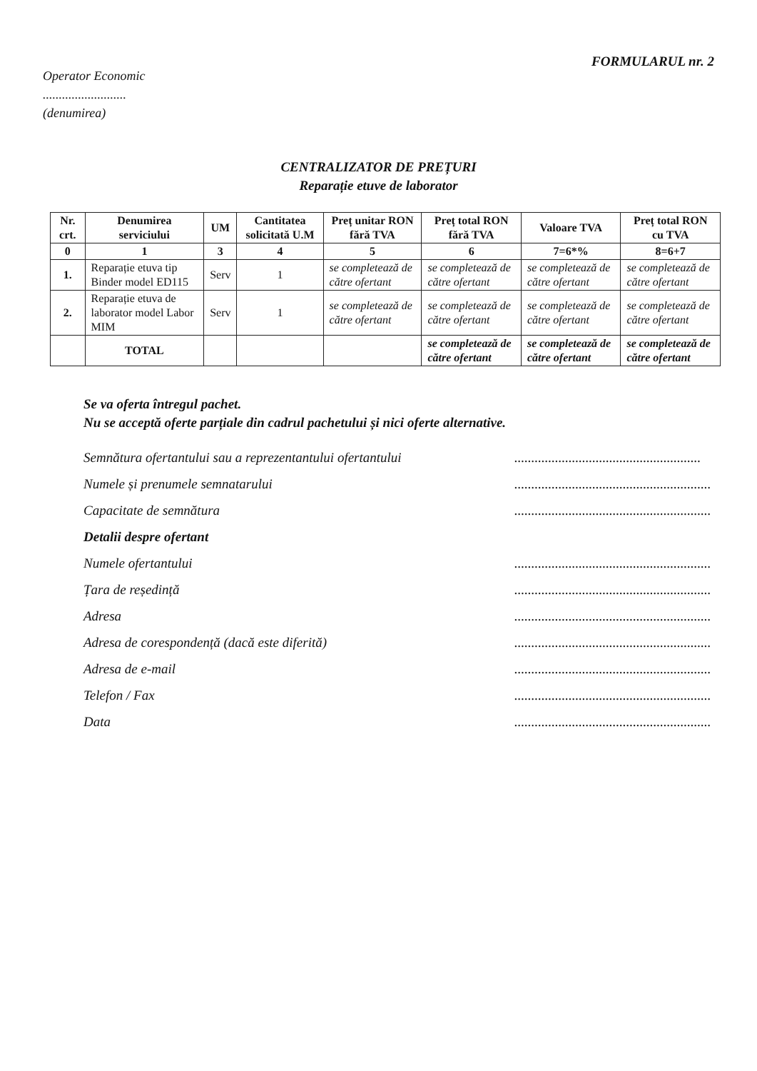FORMULARUL nr. 2
Operator Economic
..........................
(denumirea)
CENTRALIZATOR DE PREȚURI
Reparație etuve de laborator
| Nr. crt. | Denumirea serviciului | UM | Cantitatea solicitată U.M | Preț unitar RON fără TVA | Preț total RON fără TVA | Valoare TVA | Preț total RON cu TVA |
| --- | --- | --- | --- | --- | --- | --- | --- |
| 0 | 1 | 3 | 4 | 5 | 6 | 7=6*% | 8=6+7 |
| 1. | Reparație etuva tip Binder model ED115 | Serv | 1 | se completează de către ofertant | se completează de către ofertant | se completează de către ofertant | se completează de către ofertant |
| 2. | Reparație etuva de laborator model Labor MIM | Serv | 1 | se completează de către ofertant | se completează de către ofertant | se completează de către ofertant | se completează de către ofertant |
| | TOTAL | | | | se completează de către ofertant | se completează de către ofertant | se completează de către ofertant |
Se va oferta întregul pachet.
Nu se acceptă oferte parțiale din cadrul pachetului și nici oferte alternative.
Semnătura ofertantului sau a reprezentantului ofertantului.......................................................
Numele și prenumele semnatarului..........................................................
Capacitate de semnătura..........................................................
Detalii despre ofertant
Numele ofertantului..........................................................
Țara de reședință..........................................................
Adresa..........................................................
Adresa de corespondență (dacă este diferită)..........................................................
Adresa de e-mail..........................................................
Telefon / Fax..........................................................
Data..........................................................